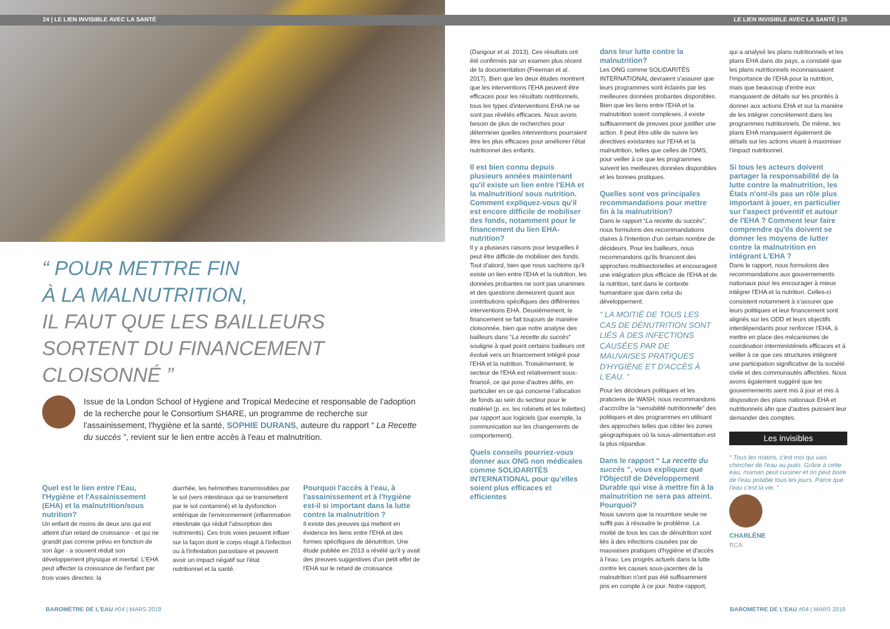24 | LE LIEN INVISIBLE AVEC LA SANTÉ LE LIEN INVISIBLE AVEC LA SANTÉ | 25
“ POUR METTRE FIN
À LA MALNUTRITION,
IL FAUT QUE LES BAILLEURS SORTENT DU FINANCEMENT CLOISONNÉ ”
Issue de la London School of Hygiene and Tropical Medecine et responsable de l'adoption de la recherche pour le Consortium SHARE, un programme de recherche sur l'assainissement, l'hygiène et la santé, SOPHIE DURANS, auteure du rapport “ La Recette du succès ”, revient sur le lien entre accès à l'eau et malnutrition.
Quel est le lien entre l'Eau, l'Hygiène et l'Assainissement (EHA) et la malnutrition/sous nutrition?
Un enfant de moins de deux ans qui est atteint d'un retard de croissance - et qui ne grandit pas comme prévu en fonction de son âge - a souvent réduit son développement physique et mental. L'EHA peut affecter la croissance de l'enfant par trois voies directes: la
diarrhée, les helminthes transmissibles par le sol (vers intestinaux qui se transmettent par le sol contaminé) et la dysfonction entérique de l'environnement (inflammation intestinale qui réduit l'absorption des nutriments). Ces trois voies peuvent influer sur la façon dont le corps réagit à l'infection ou à l'infestation parasitaire et peuvent avoir un impact négatif sur l'état nutritionnel et la santé.
Pourquoi l'accès à l'eau, à l'assainissement et à l'hygiène est-il si important dans la lutte contre la malnutrition ?
Il existe des preuves qui mettent en évidence les liens entre l'EHA et des formes spécifiques de dénutrition. Une étude publiée en 2013 a révélé qu'il y avait des preuves suggestives d'un petit effet de l'EHA sur le retard de croissance
BAROMÈTRE DE L'EAU #04 | MARS 2018
(Dangour et al. 2013). Ces résultats ont été confirmés par un examen plus récent de la documentation (Freeman et al. 2017). Bien que les deux études montrent que les interventions l'EHA peuvent être efficaces pour les résultats nutritionnels, tous les types d'interventions EHA ne se sont pas révélés efficaces. Nous avons besoin de plus de recherches pour déterminer quelles interventions pourraient être les plus efficaces pour améliorer l'état nutritionnel des enfants.
Il est bien connu depuis plusieurs années maintenant qu'il existe un lien entre l'EHA et la malnutrition/ sous nutrition. Comment expliquez-vous qu'il est encore difficile de mobiliser des fonds, notamment pour le financement du lien EHA-nutrition?
Il y a plusieurs raisons pour lesquelles il peut être difficile de mobiliser des fonds. Tout d'abord, bien que nous sachions qu'il existe un lien entre l'EHA et la nutrition, les données probantes ne sont pas unanimes et des questions demeurent quant aux contributions spécifiques des différentes interventions EHA. Deuxièmement, le financement se fait toujours de manière cloisonnée, bien que notre analyse des bailleurs dans “La recette du succès” souligne à quel point certains bailleurs ont évolué vers un financement intégré pour l'EHA et la nutrition. Troisièmement, le secteur de l'EHA est relativement sous-financé, ce qui pose d'autres défis, en particulier en ce qui concerne l'allocation de fonds au sein du secteur pour le matériel (p. ex. les robinets et les toilettes) par rapport aux logiciels (par exemple, la communication sur les changements de comportement).
Quels conseils pourriez-vous donner aux ONG non médicales comme SOLIDARITÉS INTERNATIONAL pour qu'elles soient plus efficaces et efficientes
dans leur lutte contre la malnutrition?
Les ONG comme SOLIDARITÉS INTERNATIONAL devraient s'assurer que leurs programmes sont éclairés par les meilleures données probantes disponibles. Bien que les liens entre l'EHA et la malnutrition soient complexes, il existe suffisamment de preuves pour justifier une action. Il peut être utile de suivre les directives existantes sur l'EHA et la malnutrition, telles que celles de l'OMS, pour veiller à ce que les programmes suivent les meilleures données disponibles et les bonnes pratiques.
Quelles sont vos principales recommandations pour mettre fin à la malnutrition?
Dans le rapport “La recette du succès”, nous formulons des recommandations claires à l'intention d'un certain nombre de décideurs. Pour les bailleurs, nous recommandons qu'ils financent des approches multisectorielles et encouragent une intégration plus efficace de l'EHA et de la nutrition, tant dans le contexte humanitaire que dans celui du développement.
“ LA MOITIÉ DE TOUS LES CAS DE DÉNUTRITION SONT LIÉS À DES INFECTIONS CAUSÉES PAR DE MAUVAISES PRATIQUES D'HYGIÈNE ET D'ACCÈS À L'EAU. ”
Pour les décideurs politiques et les praticiens de WASH, nous recommandons d'accroître la “sensibilité nutritionnelle” des politiques et des programmes en utilisant des approches telles que cibler les zones géographiques où la sous-alimentation est la plus répandue.
Dans le rapport “ La recette du succès ”, vous expliquez que l'Objectif de Développement Durable qui vise à mettre fin à la malnutrition ne sera pas atteint. Pourquoi?
Nous savons que la nourriture seule ne suffit pas à résoudre le problème. La moitié de tous les cas de dénutrition sont liés à des infections causées par de mauvaises pratiques d'hygiène et d'accès à l'eau. Les progrès actuels dans la lutte contre les causes sous-jacentes de la malnutrition n'ont pas été suffisamment pris en compte à ce jour. Notre rapport,
qui a analysé les plans nutritionnels et les plans EHA dans dix pays, a constaté que les plans nutritionnels reconnaissaient l'importance de l'EHA pour la nutrition, mais que beaucoup d'entre eux manquaient de détails sur les priorités à donner aux actions EHA et sur la manière de les intégrer concrètement dans les programmes nutritionnels. De même, les plans EHA manquaient également de détails sur les actions visant à maximiser l'impact nutritionnel.
Si tous les acteurs doivent partager la responsabilité de la lutte contre la malnutrition, les États n'ont-ils pas un rôle plus important à jouer, en particulier sur l'aspect préventif et autour de l'EHA ? Comment leur faire comprendre qu'ils doivent se donner les moyens de lutter contre la malnutrition en intégrant L'EHA ?
Dans le rapport, nous formulons des recommandations aux gouvernements nationaux pour les encourager à mieux intégrer l'EHA et la nutrition. Celles-ci consistent notamment à s'assurer que leurs politiques et leur financement sont alignés sur les ODD et leurs objectifs interdépendants pour renforcer l'EHA, à mettre en place des mécanismes de coordination interministériels efficaces et à veiller à ce que ces structures intègrent une participation significative de la société civile et des communautés affectées. Nous avons également suggéré que les gouvernements aient mis à jour et mis à disposition des plans nationaux EHA et nutritionnels afin que d'autres puissent leur demander des comptes.
Les invisibles
“ Tous les matins, c'est moi qui vais chercher de l'eau au puits. Grâce à cette eau, maman peut cuisiner et on peut boire de l'eau potable tous les jours. Parce que l'eau c'est la vie. ”
CHARLÈNE
RCA
BAROMÈTRE DE L'EAU #04 | MARS 2018